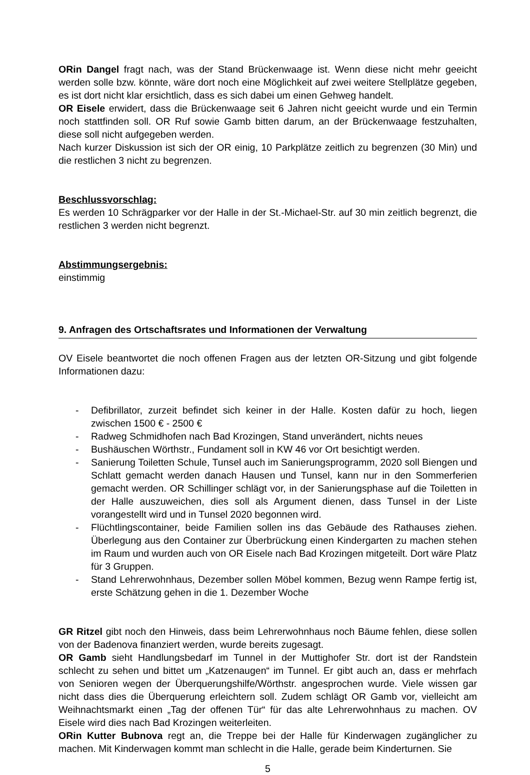ORin Dangel fragt nach, was der Stand Brückenwaage ist. Wenn diese nicht mehr geeicht werden solle bzw. könnte, wäre dort noch eine Möglichkeit auf zwei weitere Stellplätze gegeben, es ist dort nicht klar ersichtlich, dass es sich dabei um einen Gehweg handelt.
OR Eisele erwidert, dass die Brückenwaage seit 6 Jahren nicht geeicht wurde und ein Termin noch stattfinden soll. OR Ruf sowie Gamb bitten darum, an der Brückenwaage festzuhalten, diese soll nicht aufgegeben werden.
Nach kurzer Diskussion ist sich der OR einig, 10 Parkplätze zeitlich zu begrenzen (30 Min) und die restlichen 3 nicht zu begrenzen.
Beschlussvorschlag:
Es werden 10 Schrägparker vor der Halle in der St.-Michael-Str. auf 30 min zeitlich begrenzt, die restlichen 3 werden nicht begrenzt.
Abstimmungsergebnis:
einstimmig
9. Anfragen des Ortschaftsrates und Informationen der Verwaltung
OV Eisele beantwortet die noch offenen Fragen aus der letzten OR-Sitzung und gibt folgende Informationen dazu:
- Defibrillator, zurzeit befindet sich keiner in der Halle. Kosten dafür zu hoch, liegen zwischen 1500 € - 2500 €
- Radweg Schmidhofen nach Bad Krozingen, Stand unverändert, nichts neues
- Bushäuschen Wörthstr., Fundament soll in KW 46 vor Ort besichtigt werden.
- Sanierung Toiletten Schule, Tunsel auch im Sanierungsprogramm, 2020 soll Biengen und Schlatt gemacht werden danach Hausen und Tunsel, kann nur in den Sommerferien gemacht werden. OR Schillinger schlägt vor, in der Sanierungsphase auf die Toiletten in der Halle auszuweichen, dies soll als Argument dienen, dass Tunsel in der Liste vorangestellt wird und in Tunsel 2020 begonnen wird.
- Flüchtlingscontainer, beide Familien sollen ins das Gebäude des Rathauses ziehen. Überlegung aus den Container zur Überbrückung einen Kindergarten zu machen stehen im Raum und wurden auch von OR Eisele nach Bad Krozingen mitgeteilt. Dort wäre Platz für 3 Gruppen.
- Stand Lehrerwohnhaus, Dezember sollen Möbel kommen, Bezug wenn Rampe fertig ist, erste Schätzung gehen in die 1. Dezember Woche
GR Ritzel gibt noch den Hinweis, dass beim Lehrerwohnhaus noch Bäume fehlen, diese sollen von der Badenova finanziert werden, wurde bereits zugesagt.
OR Gamb sieht Handlungsbedarf im Tunnel in der Muttighofer Str. dort ist der Randstein schlecht zu sehen und bittet um „Katzenaugen“ im Tunnel. Er gibt auch an, dass er mehrfach von Senioren wegen der Überquerungshilfe/Wörthstr. angesprochen wurde. Viele wissen gar nicht dass dies die Überquerung erleichtern soll. Zudem schlägt OR Gamb vor, vielleicht am Weihnachtsmarkt einen „Tag der offenen Tür“ für das alte Lehrerwohnhaus zu machen. OV Eisele wird dies nach Bad Krozingen weiterleiten.
ORin Kutter Bubnova regt an, die Treppe bei der Halle für Kinderwagen zugänglicher zu machen. Mit Kinderwagen kommt man schlecht in die Halle, gerade beim Kinderturnen. Sie
5